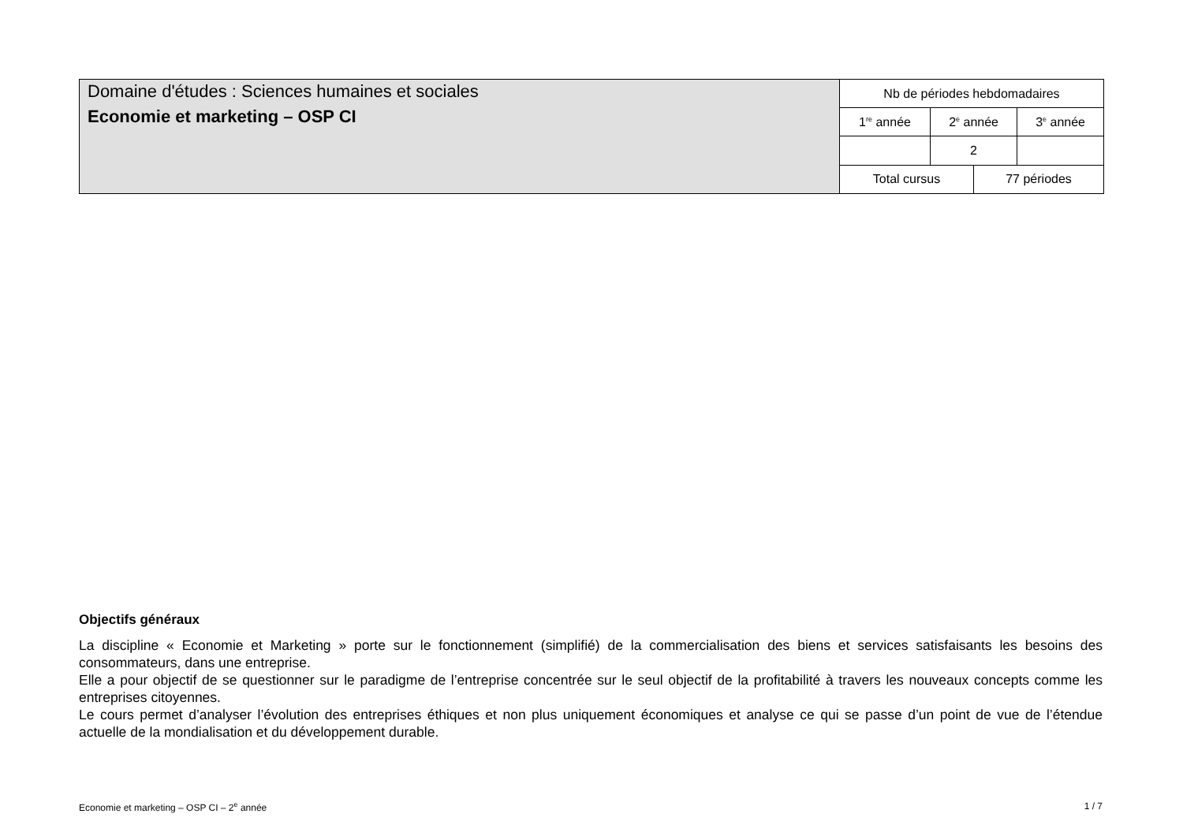Domaine d'études : Sciences humaines et sociales
Economie et marketing – OSP CI
| Nb de périodes hebdomadaires | | | |
| 1<sup>re</sup> année | 2<sup>e</sup> année | | 3<sup>e</sup> année |
| | 2 | | |
| Total cursus | | 77 périodes | |
Objectifs généraux
La discipline « Economie et Marketing » porte sur le fonctionnement (simplifié) de la commercialisation des biens et services satisfaisants les besoins des consommateurs, dans une entreprise.
Elle a pour objectif de se questionner sur le paradigme de l’entreprise concentrée sur le seul objectif de la profitabilité à travers les nouveaux concepts comme les entreprises citoyennes.
Le cours permet d’analyser l’évolution des entreprises éthiques et non plus uniquement économiques et analyse ce qui se passe d’un point de vue de l’étendue actuelle de la mondialisation et du développement durable.
Economie et marketing – OSP CI – 2<sup>e</sup> année 1 / 7